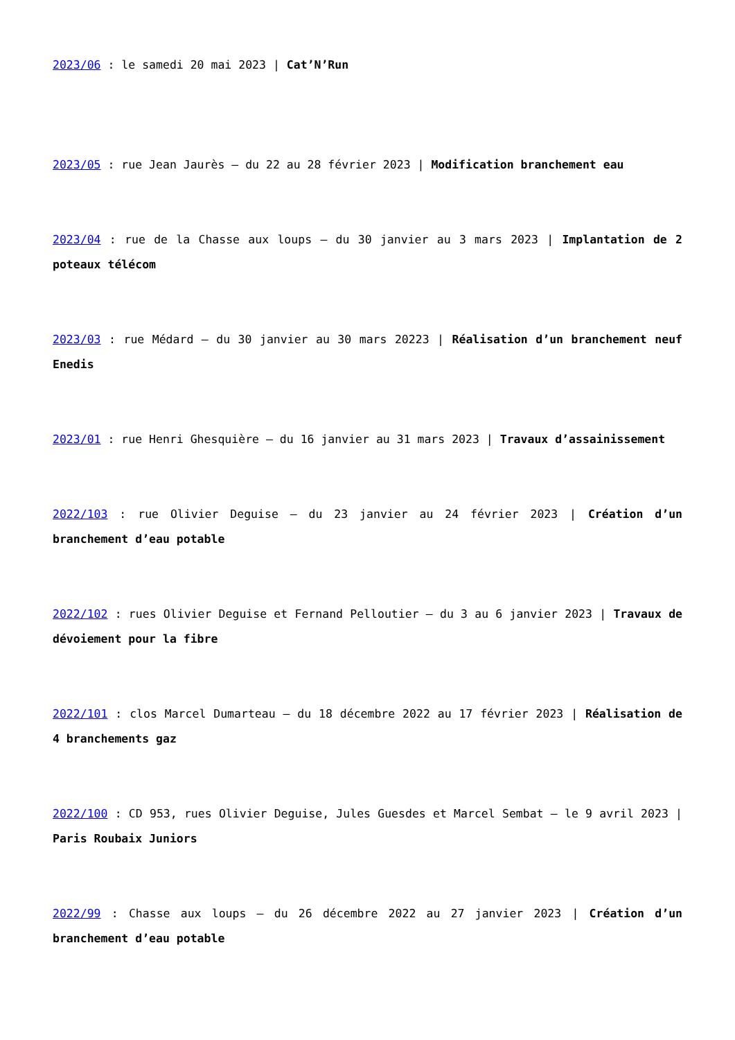2023/06 : le samedi 20 mai 2023 | Cat’N’Run
2023/05 : rue Jean Jaurès – du 22 au 28 février 2023 | Modification branchement eau
2023/04 : rue de la Chasse aux loups – du 30 janvier au 3 mars 2023 | Implantation de 2 poteaux télécom
2023/03 : rue Médard – du 30 janvier au 30 mars 20223 | Réalisation d’un branchement neuf Enedis
2023/01 : rue Henri Ghesquière – du 16 janvier au 31 mars 2023 | Travaux d’assainissement
2022/103 : rue Olivier Deguise – du 23 janvier au 24 février 2023 | Création d’un branchement d’eau potable
2022/102 : rues Olivier Deguise et Fernand Pelloutier – du 3 au 6 janvier 2023 | Travaux de dévoiement pour la fibre
2022/101 : clos Marcel Dumarteau – du 18 décembre 2022 au 17 février 2023 | Réalisation de 4 branchements gaz
2022/100 : CD 953, rues Olivier Deguise, Jules Guesdes et Marcel Sembat – le 9 avril 2023 | Paris Roubaix Juniors
2022/99 : Chasse aux loups – du 26 décembre 2022 au 27 janvier 2023 | Création d’un branchement d’eau potable